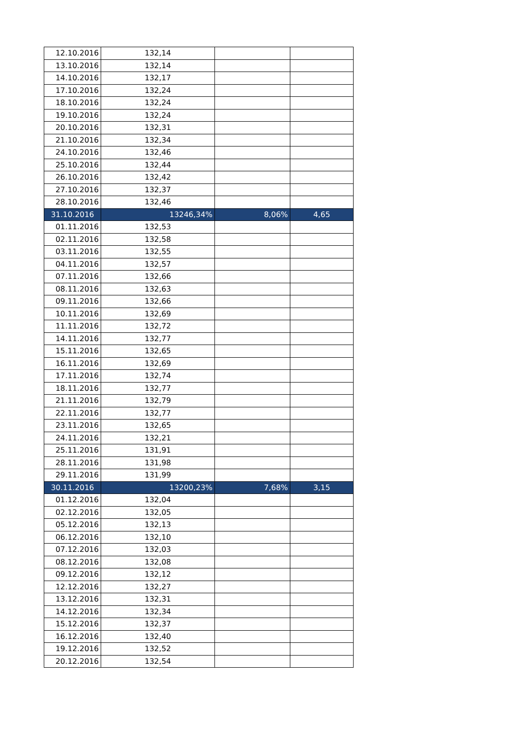| 12.10.2016 | 132,14 | | |
| 13.10.2016 | 132,14 | | |
| 14.10.2016 | 132,17 | | |
| 17.10.2016 | 132,24 | | |
| 18.10.2016 | 132,24 | | |
| 19.10.2016 | 132,24 | | |
| 20.10.2016 | 132,31 | | |
| 21.10.2016 | 132,34 | | |
| 24.10.2016 | 132,46 | | |
| 25.10.2016 | 132,44 | | |
| 26.10.2016 | 132,42 | | |
| 27.10.2016 | 132,37 | | |
| 28.10.2016 | 132,46 | | |
| 31.10.2016 | 13246,34% | 8,06% | 4,65 |
| 01.11.2016 | 132,53 | | |
| 02.11.2016 | 132,58 | | |
| 03.11.2016 | 132,55 | | |
| 04.11.2016 | 132,57 | | |
| 07.11.2016 | 132,66 | | |
| 08.11.2016 | 132,63 | | |
| 09.11.2016 | 132,66 | | |
| 10.11.2016 | 132,69 | | |
| 11.11.2016 | 132,72 | | |
| 14.11.2016 | 132,77 | | |
| 15.11.2016 | 132,65 | | |
| 16.11.2016 | 132,69 | | |
| 17.11.2016 | 132,74 | | |
| 18.11.2016 | 132,77 | | |
| 21.11.2016 | 132,79 | | |
| 22.11.2016 | 132,77 | | |
| 23.11.2016 | 132,65 | | |
| 24.11.2016 | 132,21 | | |
| 25.11.2016 | 131,91 | | |
| 28.11.2016 | 131,98 | | |
| 29.11.2016 | 131,99 | | |
| 30.11.2016 | 13200,23% | 7,68% | 3,15 |
| 01.12.2016 | 132,04 | | |
| 02.12.2016 | 132,05 | | |
| 05.12.2016 | 132,13 | | |
| 06.12.2016 | 132,10 | | |
| 07.12.2016 | 132,03 | | |
| 08.12.2016 | 132,08 | | |
| 09.12.2016 | 132,12 | | |
| 12.12.2016 | 132,27 | | |
| 13.12.2016 | 132,31 | | |
| 14.12.2016 | 132,34 | | |
| 15.12.2016 | 132,37 | | |
| 16.12.2016 | 132,40 | | |
| 19.12.2016 | 132,52 | | |
| 20.12.2016 | 132,54 | | |